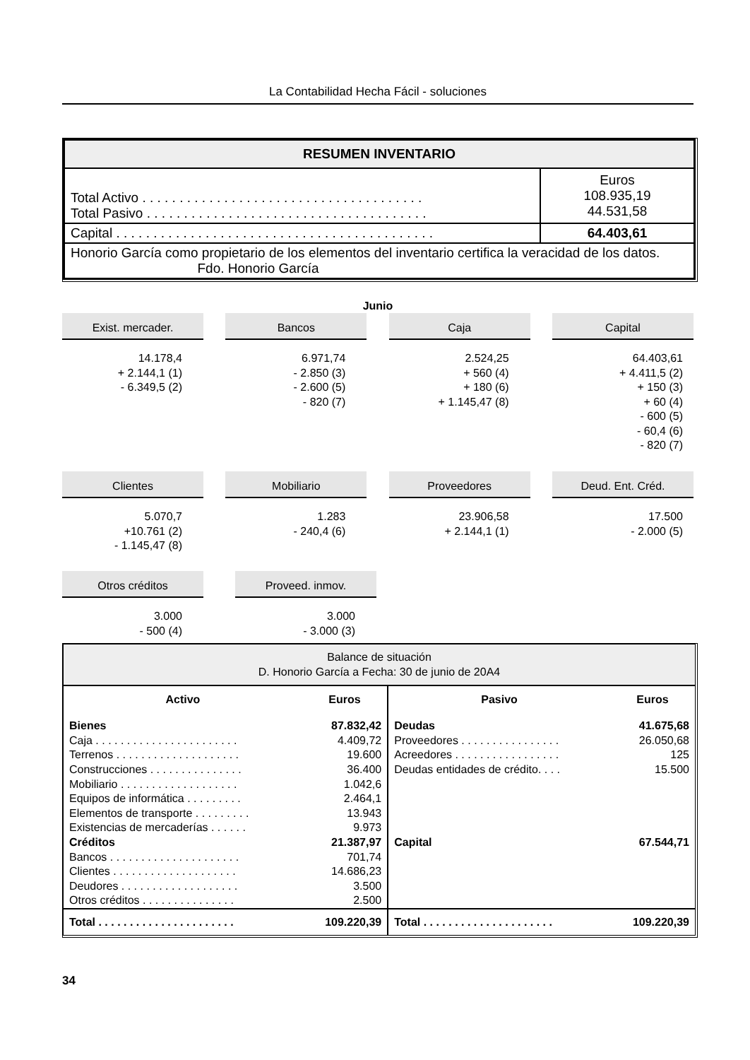La Contabilidad Hecha Fácil - soluciones
| RESUMEN INVENTARIO | |
| Total Activo . . . . . . . . . . . . . . . . . . . . . . . . . . . . . . . . . . . . . . Total Pasivo . . . . . . . . . . . . . . . . . . . . . . . . . . . . . . . . . . . . . . | Euros 108.935,19 44.531,58 |
| Capital . . . . . . . . . . . . . . . . . . . . . . . . . . . . . . . . . . . . . . . . . . . | 64.403,61 |
| Honorio García como propietario de los elementos del inventario certifica la veracidad de los datos. Fdo. Honorio García | |
Junio
Exist. mercader.
14.178,4
+ 2.144,1 (1)
- 6.349,5 (2)
Bancos
6.971,74
- 2.850 (3)
- 2.600 (5)
- 820 (7)
Caja
2.524,25
+ 560 (4)
+ 180 (6)
+ 1.145,47 (8)
Capital
64.403,61
+ 4.411,5 (2)
+ 150 (3)
+ 60 (4)
- 600 (5)
- 60,4 (6)
- 820 (7)
Clientes
5.070,7
+10.761 (2)
- 1.145,47 (8)
Mobiliario
1.283
- 240,4 (6)
Proveedores
23.906,58
+ 2.144,1 (1)
Deud. Ent. Créd.
17.500
- 2.000 (5)
Otros créditos
3.000
- 500 (4)
Proveed. inmov.
3.000
- 3.000 (3)
| Balance de situación D. Honorio García a Fecha: 30 de junio de 20A4 | | | |
| Activo | Euros | Pasivo | Euros |
| Bienes Caja . . . . . . . . . . . . . . . . . . . . . . . Terrenos . . . . . . . . . . . . . . . . . . . . Construcciones . . . . . . . . . . . . . . . Mobiliario . . . . . . . . . . . . . . . . . . . Equipos de informática . . . . . . . . . Elementos de transporte . . . . . . . . . Existencias de mercaderías . . . . . . Créditos Bancos . . . . . . . . . . . . . . . . . . . . . Clientes . . . . . . . . . . . . . . . . . . . . Deudores . . . . . . . . . . . . . . . . . . . Otros créditos . . . . . . . . . . . . . . . | 87.832,42 4.409,72 19.600 36.400 1.042,6 2.464,1 13.943 9.973 21.387,97 701,74 14.686,23 3.500 2.500 | Deudas Proveedores . . . . . . . . . . . . . . . . Acreedores . . . . . . . . . . . . . . . . . Deudas entidades de crédito. . . . Capital | 41.675,68 26.050,68 125 15.500 67.544,71 |
| Total . . . . . . . . . . . . . . . . . . . . . . | 109.220,39 | Total . . . . . . . . . . . . . . . . . . . . . | 109.220,39 |
34